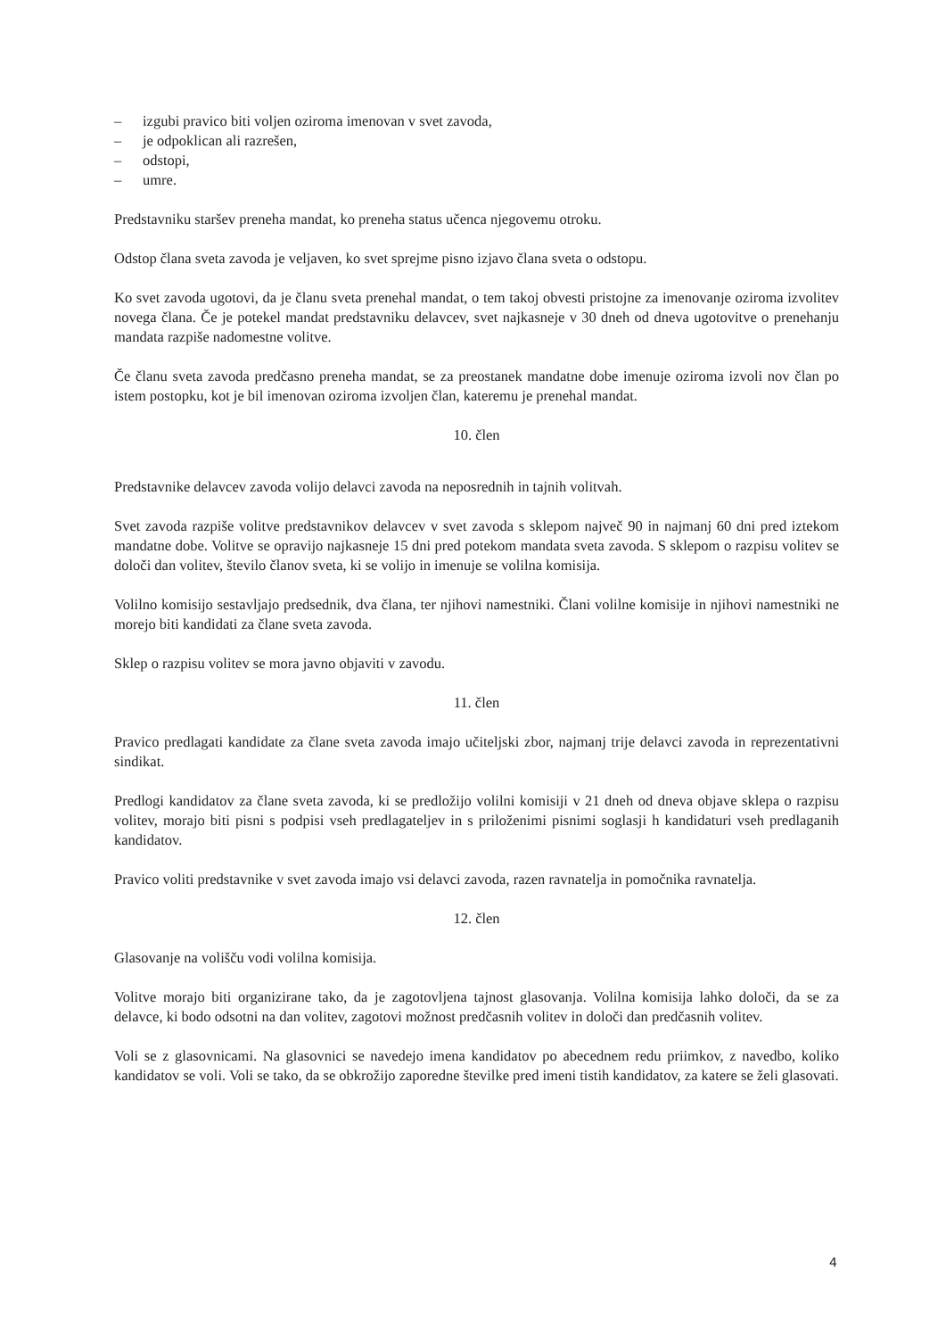– izgubi pravico biti voljen oziroma imenovan v svet zavoda,
– je odpoklican ali razrešen,
– odstopi,
– umre.
Predstavniku staršev preneha mandat, ko preneha status učenca njegovemu otroku.
Odstop člana sveta zavoda je veljaven, ko svet sprejme pisno izjavo člana sveta o odstopu.
Ko svet zavoda ugotovi, da je članu sveta prenehal mandat, o tem takoj obvesti pristojne za imenovanje oziroma izvolitev novega člana. Če je potekel mandat predstavniku delavcev, svet najkasneje v 30 dneh od dneva ugotovitve o prenehanju mandata razpiše nadomestne volitve.
Če članu sveta zavoda predčasno preneha mandat, se za preostanek mandatne dobe imenuje oziroma izvoli nov član po istem postopku, kot je bil imenovan oziroma izvoljen član, kateremu je prenehal mandat.
10. člen
Predstavnike delavcev zavoda volijo delavci zavoda na neposrednih in tajnih volitvah.
Svet zavoda razpiše volitve predstavnikov delavcev v svet zavoda s sklepom največ 90 in najmanj 60 dni pred iztekom mandatne dobe. Volitve se opravijo najkasneje 15 dni pred potekom mandata sveta zavoda. S sklepom o razpisu volitev se določi dan volitev, število članov sveta, ki se volijo in imenuje se volilna komisija.
Volilno komisijo sestavljajo predsednik, dva člana, ter njihovi namestniki. Člani volilne komisije in njihovi namestniki ne morejo biti kandidati za člane sveta zavoda.
Sklep o razpisu volitev se mora javno objaviti v zavodu.
11. člen
Pravico predlagati kandidate za člane sveta zavoda imajo učiteljski zbor, najmanj trije delavci zavoda in reprezentativni sindikat.
Predlogi kandidatov za člane sveta zavoda, ki se predložijo volilni komisiji v 21 dneh od dneva objave sklepa o razpisu volitev, morajo biti pisni s podpisi vseh predlagateljev in s priloženimi pisnimi soglasji h kandidaturi vseh predlaganih kandidatov.
Pravico voliti predstavnike v svet zavoda imajo vsi delavci zavoda, razen ravnatelja in pomočnika ravnatelja.
12. člen
Glasovanje na volišču vodi volilna komisija.
Volitve morajo biti organizirane tako, da je zagotovljena tajnost glasovanja. Volilna komisija lahko določi, da se za delavce, ki bodo odsotni na dan volitev, zagotovi možnost predčasnih volitev in določi dan predčasnih volitev.
Voli se z glasovnicami. Na glasovnici se navedejo imena kandidatov po abecednem redu priimkov, z navedbo, koliko kandidatov se voli. Voli se tako, da se obkrožijo zaporedne številke pred imeni tistih kandidatov, za katere se želi glasovati.
4